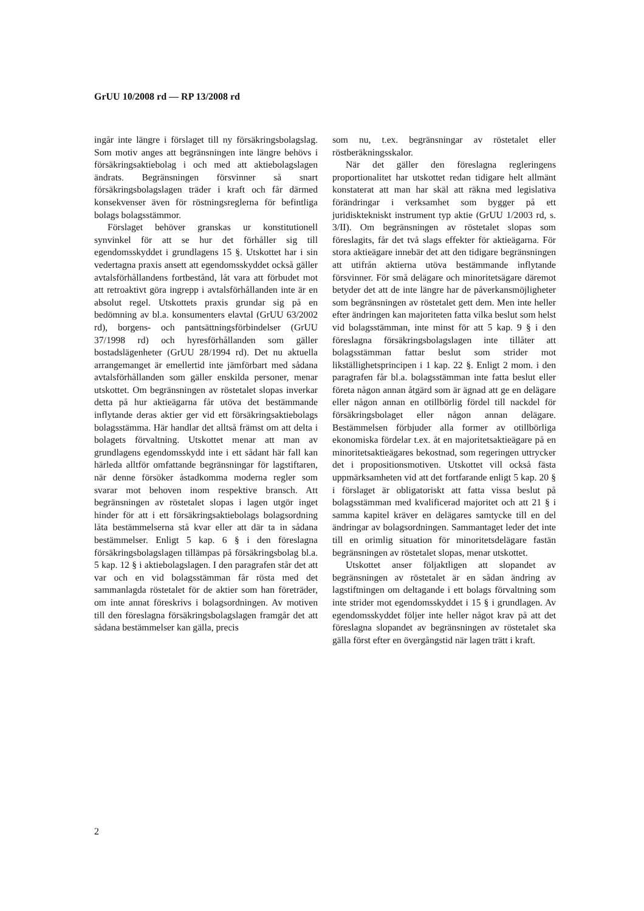GrUU 10/2008 rd — RP 13/2008 rd
ingår inte längre i förslaget till ny försäkringsbolagslag. Som motiv anges att begränsningen inte längre behövs i försäkringsaktiebolag i och med att aktiebolagslagen ändrats. Begränsningen försvinner så snart försäkringsbolagslagen träder i kraft och får därmed konsekvenser även för röstningsreglerna för befintliga bolags bolagsstämmor.
Förslaget behöver granskas ur konstitutionell synvinkel för att se hur det förhåller sig till egendomsskyddet i grundlagens 15 §. Utskottet har i sin vedertagna praxis ansett att egendomsskyddet också gäller avtalsförhållandens fortbestånd, låt vara att förbudet mot att retroaktivt göra ingrepp i avtalsförhållanden inte är en absolut regel. Utskottets praxis grundar sig på en bedömning av bl.a. konsumenters elavtal (GrUU 63/2002 rd), borgens- och pantsättningsförbindelser (GrUU 37/1998 rd) och hyresförhållanden som gäller bostadslägenheter (GrUU 28/1994 rd). Det nu aktuella arrangemanget är emellertid inte jämförbart med sådana avtalsförhållanden som gäller enskilda personer, menar utskottet. Om begränsningen av röstetalet slopas inverkar detta på hur aktieägarna får utöva det bestämmande inflytande deras aktier ger vid ett försäkringsaktiebolags bolagsstämma. Här handlar det alltså främst om att delta i bolagets förvaltning. Utskottet menar att man av grundlagens egendomsskydd inte i ett sådant här fall kan härleda alltför omfattande begränsningar för lagstiftaren, när denne försöker åstadkomma moderna regler som svarar mot behoven inom respektive bransch. Att begränsningen av röstetalet slopas i lagen utgör inget hinder för att i ett försäkringsaktiebolags bolagsordning låta bestämmelserna stå kvar eller att där ta in sådana bestämmelser. Enligt 5 kap. 6 § i den föreslagna försäkringsbolagslagen tillämpas på försäkringsbolag bl.a. 5 kap. 12 § i aktiebolagslagen. I den paragrafen står det att var och en vid bolagsstämman får rösta med det sammanlagda röstetalet för de aktier som han företräder, om inte annat föreskrivs i bolagsordningen. Av motiven till den föreslagna försäkringsbolagslagen framgår det att sådana bestämmelser kan gälla, precis
som nu, t.ex. begränsningar av röstetalet eller röstberäkningsskalor.
När det gäller den föreslagna regleringens proportionalitet har utskottet redan tidigare helt allmänt konstaterat att man har skäl att räkna med legislativa förändringar i verksamhet som bygger på ett juridisktekniskt instrument typ aktie (GrUU 1/2003 rd, s. 3/II). Om begränsningen av röstetalet slopas som föreslagits, får det två slags effekter för aktieägarna. För stora aktieägare innebär det att den tidigare begränsningen att utifrån aktierna utöva bestämmande inflytande försvinner. För små delägare och minoritetsägare däremot betyder det att de inte längre har de påverkansmöjligheter som begränsningen av röstetalet gett dem. Men inte heller efter ändringen kan majoriteten fatta vilka beslut som helst vid bolagsstämman, inte minst för att 5 kap. 9 § i den föreslagna försäkringsbolagslagen inte tillåter att bolagsstämman fattar beslut som strider mot likställighetsprincipen i 1 kap. 22 §. Enligt 2 mom. i den paragrafen får bl.a. bolagsstämman inte fatta beslut eller företa någon annan åtgärd som är ägnad att ge en delägare eller någon annan en otillbörlig fördel till nackdel för försäkringsbolaget eller någon annan delägare. Bestämmelsen förbjuder alla former av otillbörliga ekonomiska fördelar t.ex. åt en majoritetsaktieägare på en minoritetsaktieägares bekostnad, som regeringen uttrycker det i propositionsmotiven. Utskottet vill också fästa uppmärksamheten vid att det fortfarande enligt 5 kap. 20 § i förslaget är obligatoriskt att fatta vissa beslut på bolagsstämman med kvalificerad majoritet och att 21 § i samma kapitel kräver en delägares samtycke till en del ändringar av bolagsordningen. Sammantaget leder det inte till en orimlig situation för minoritetsdelägare fastän begränsningen av röstetalet slopas, menar utskottet.
Utskottet anser följaktligen att slopandet av begränsningen av röstetalet är en sådan ändring av lagstiftningen om deltagande i ett bolags förvaltning som inte strider mot egendomsskyddet i 15 § i grundlagen. Av egendomsskyddet följer inte heller något krav på att det föreslagna slopandet av begränsningen av röstetalet ska gälla först efter en övergångstid när lagen trätt i kraft.
2